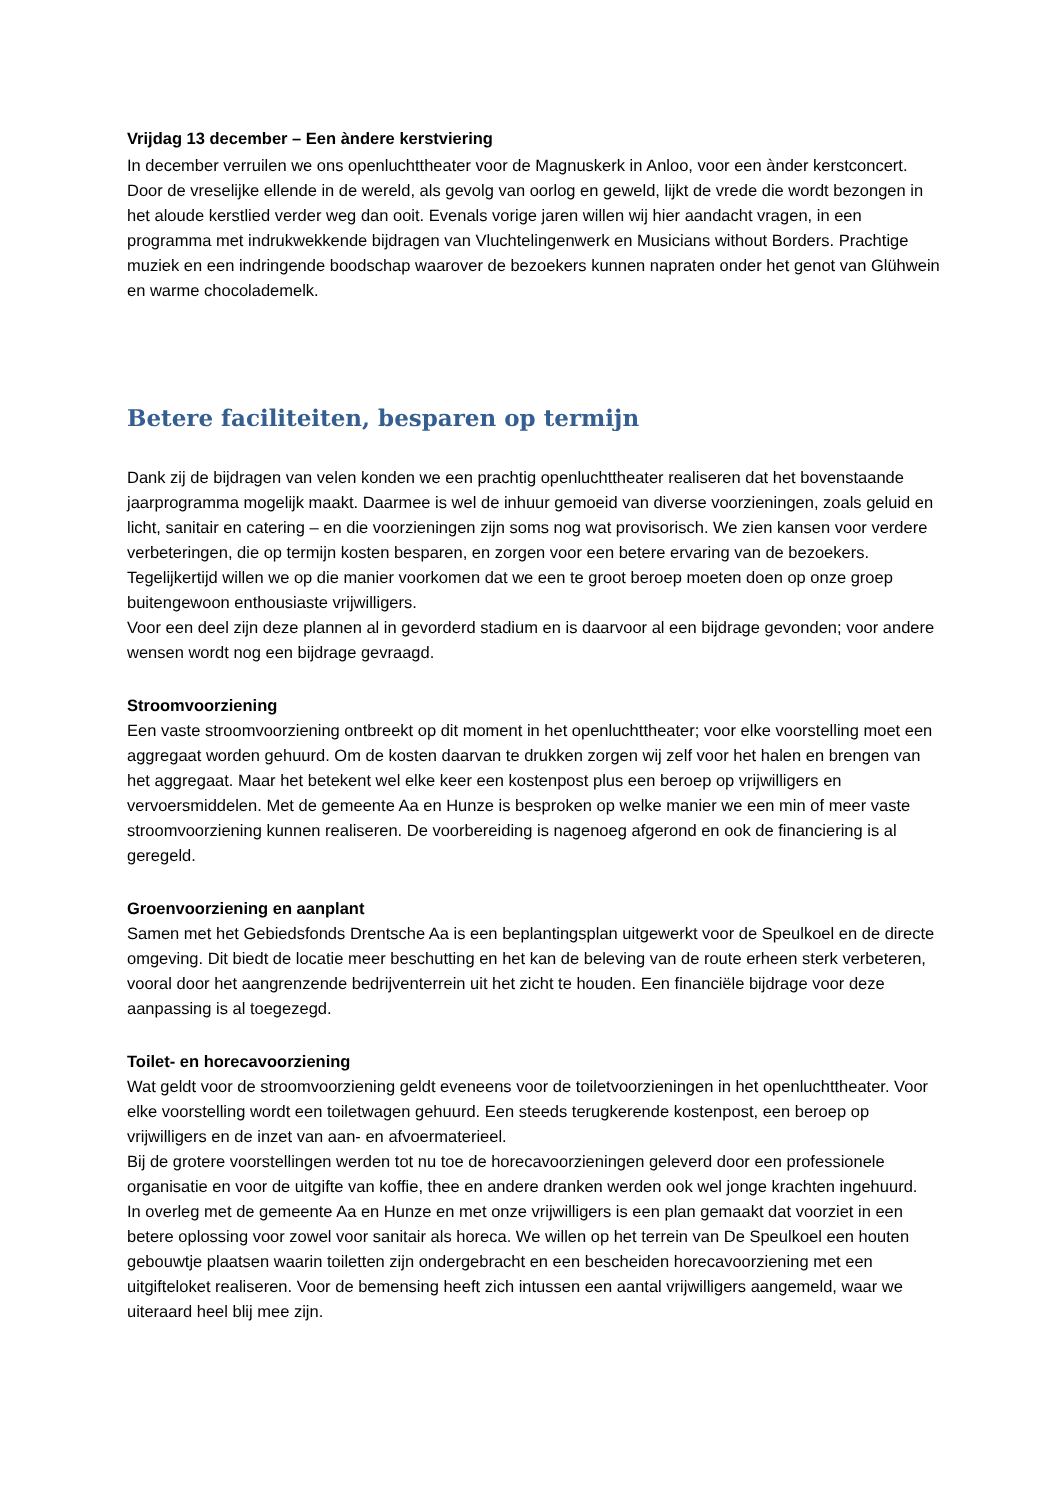Vrijdag 13 december – Een àndere kerstviering
In december verruilen we ons openluchttheater voor de Magnuskerk in Anloo, voor een ànder kerstconcert. Door de vreselijke ellende in de wereld, als gevolg van oorlog en geweld, lijkt de vrede die wordt bezongen in het aloude kerstlied verder weg dan ooit. Evenals vorige jaren willen wij hier aandacht vragen, in een programma met indrukwekkende bijdragen van Vluchtelingenwerk en Musicians without Borders. Prachtige muziek en een indringende boodschap waarover de bezoekers kunnen napraten onder het genot van Glühwein en warme chocolademelk.
Betere faciliteiten, besparen op termijn
Dank zij de bijdragen van velen konden we een prachtig openluchttheater realiseren dat het bovenstaande jaarprogramma mogelijk maakt. Daarmee is wel de inhuur gemoeid van diverse voorzieningen, zoals geluid en licht, sanitair en catering – en die voorzieningen zijn soms nog wat provisorisch. We zien kansen voor verdere verbeteringen, die op termijn kosten besparen, en zorgen voor een betere ervaring van de bezoekers. Tegelijkertijd willen we op die manier voorkomen dat we een te groot beroep moeten doen op onze groep buitengewoon enthousiaste vrijwilligers.
Voor een deel zijn deze plannen al in gevorderd stadium en is daarvoor al een bijdrage gevonden; voor andere wensen wordt nog een bijdrage gevraagd.
Stroomvoorziening
Een vaste stroomvoorziening ontbreekt op dit moment in het openluchttheater; voor elke voorstelling moet een aggregaat worden gehuurd. Om de kosten daarvan te drukken zorgen wij zelf voor het halen en brengen van het aggregaat. Maar het betekent wel elke keer een kostenpost plus een beroep op vrijwilligers en vervoersmiddelen. Met de gemeente Aa en Hunze is besproken op welke manier we een min of meer vaste stroomvoorziening kunnen realiseren. De voorbereiding is nagenoeg afgerond en ook de financiering is al geregeld.
Groenvoorziening en aanplant
Samen met het Gebiedsfonds Drentsche Aa is een beplantingsplan uitgewerkt voor de Speulkoel en de directe omgeving. Dit biedt de locatie meer beschutting en het kan de beleving van de route erheen sterk verbeteren, vooral door het aangrenzende bedrijventerrein uit het zicht te houden. Een financiële bijdrage voor deze aanpassing is al toegezegd.
Toilet- en horecavoorziening
Wat geldt voor de stroomvoorziening geldt eveneens voor de toiletvoorzieningen in het openluchttheater. Voor elke voorstelling wordt een toiletwagen gehuurd. Een steeds terugkerende kostenpost, een beroep op vrijwilligers en de inzet van aan- en afvoermaterieel.
Bij de grotere voorstellingen werden tot nu toe de horecavoorzieningen geleverd door een professionele organisatie en voor de uitgifte van koffie, thee en andere dranken werden ook wel jonge krachten ingehuurd.
In overleg met de gemeente Aa en Hunze en met onze vrijwilligers is een plan gemaakt dat voorziet in een betere oplossing voor zowel voor sanitair als horeca. We willen op het terrein van De Speulkoel een houten gebouwtje plaatsen waarin toiletten zijn ondergebracht en een bescheiden horecavoorziening met een uitgifteloket realiseren. Voor de bemensing heeft zich intussen een aantal vrijwilligers aangemeld, waar we uiteraard heel blij mee zijn.